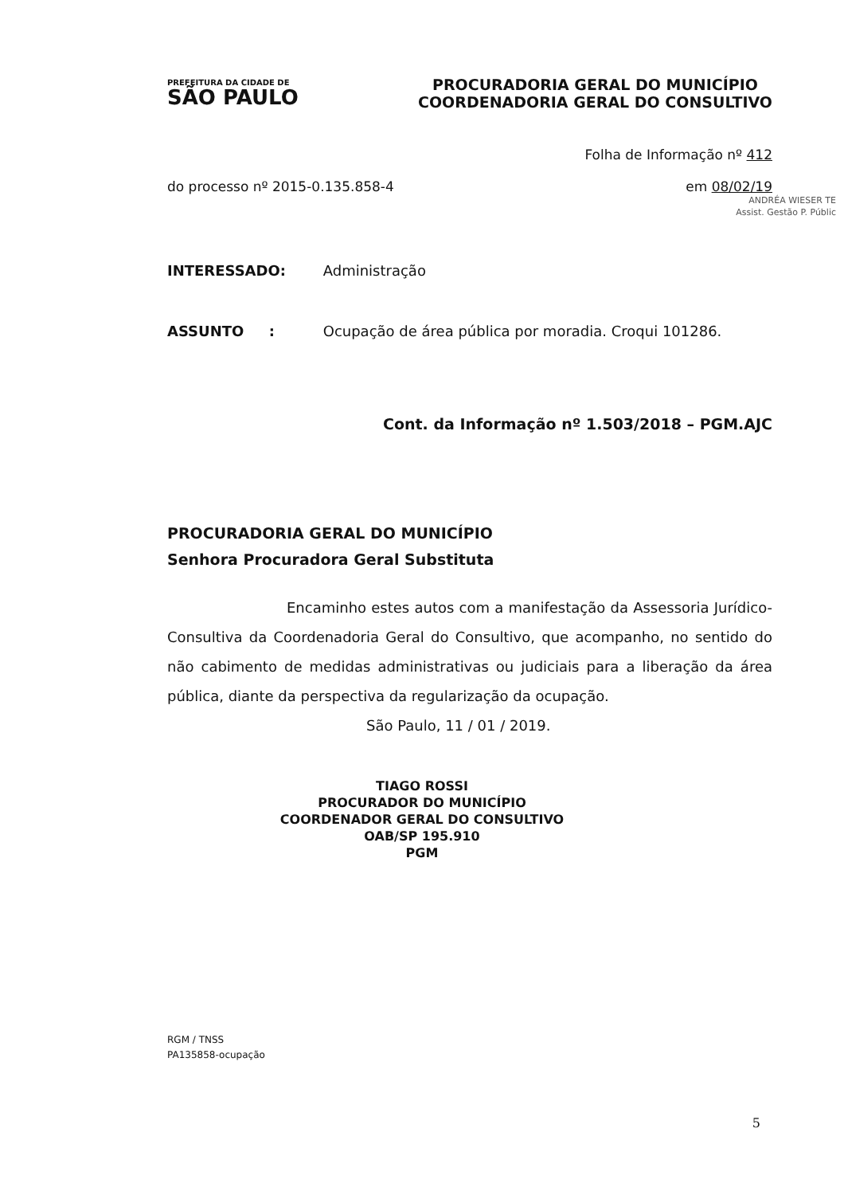PREFEITURA DA CIDADE DE
SÃO PAULO
PROCURADORIA GERAL DO MUNICÍPIO
COORDENADORIA GERAL DO CONSULTIVO
Folha de Informação nº 412
do processo nº 2015-0.135.858-4 em 08/02/19
ANDRÉA WIESER TE
Assist. Gestão P. Públic
INTERESSADO: Administração
ASSUNTO : Ocupação de área pública por moradia. Croqui 101286.
Cont. da Informação nº 1.503/2018 – PGM.AJC
PROCURADORIA GERAL DO MUNICÍPIO
Senhora Procuradora Geral Substituta
Encaminho estes autos com a manifestação da Assessoria Jurídico-Consultiva da Coordenadoria Geral do Consultivo, que acompanho, no sentido do não cabimento de medidas administrativas ou judiciais para a liberação da área pública, diante da perspectiva da regularização da ocupação.
São Paulo, 11 / 01 / 2019.
TIAGO ROSSI
PROCURADOR DO MUNICÍPIO
COORDENADOR GERAL DO CONSULTIVO
OAB/SP 195.910
PGM
RGM / TNSS
PA135858-ocupação
5